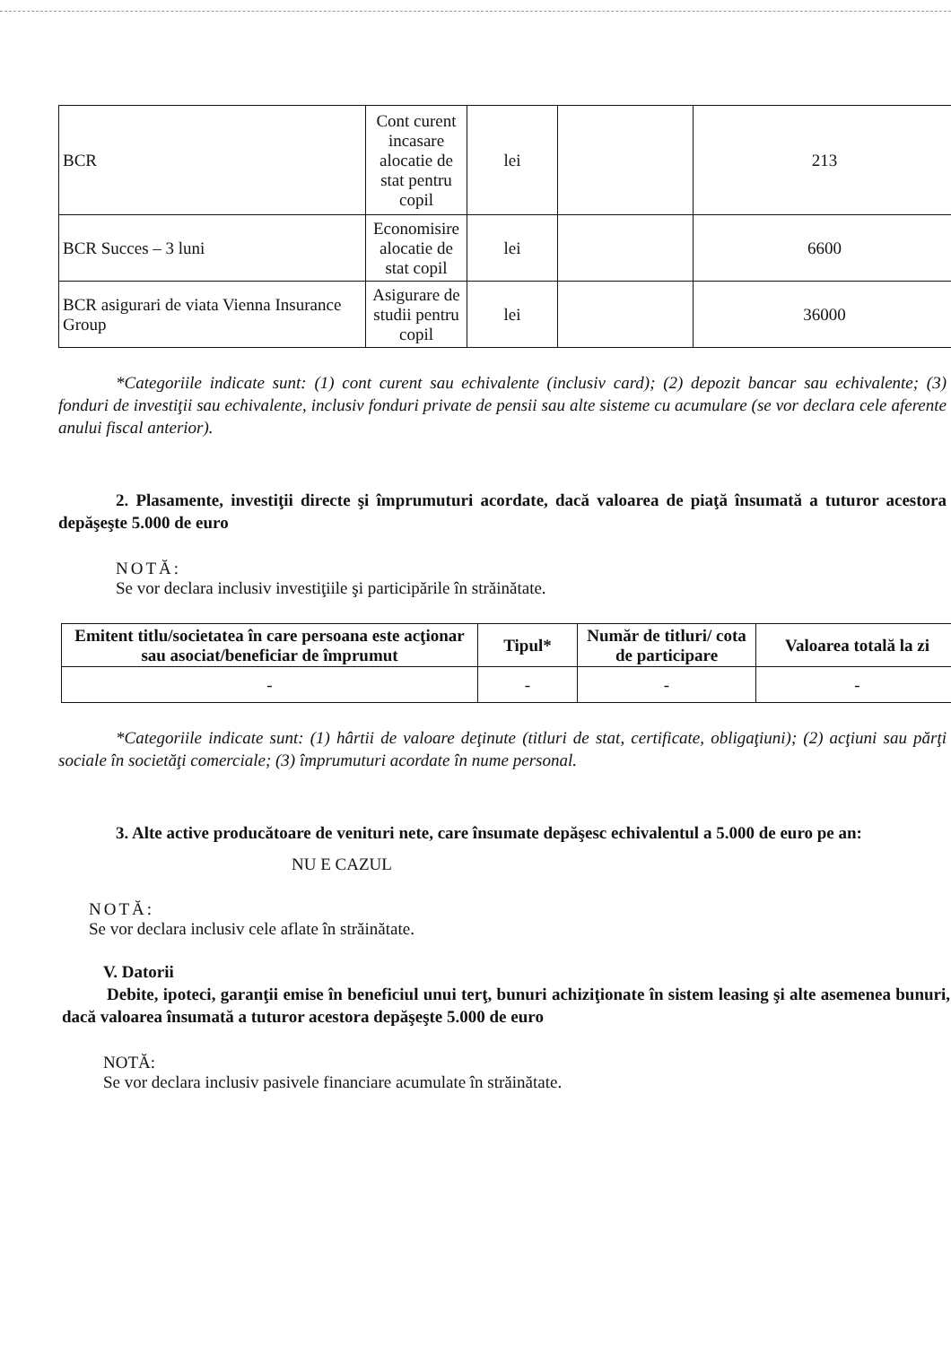| BCR | Cont curent incasare alocatie de stat pentru copil | lei | | 213 |
| BCR Succes – 3 luni | Economisire alocatie de stat copil | lei | | 6600 |
| BCR asigurari de viata Vienna Insurance Group | Asigurare de studii pentru copil | lei | | 36000 |
*Categoriile indicate sunt: (1) cont curent sau echivalente (inclusiv card); (2) depozit bancar sau echivalente; (3) fonduri de investiţii sau echivalente, inclusiv fonduri private de pensii sau alte sisteme cu acumulare (se vor declara cele aferente anului fiscal anterior).
2. Plasamente, investiţii directe şi împrumuturi acordate, dacă valoarea de piaţă însumată a tuturor acestora depăşeşte 5.000 de euro
NOTĂ:
Se vor declara inclusiv investiţiile şi participările în străinătate.
| Emitent titlu/societatea în care persoana este acţionar sau asociat/beneficiar de împrumut | Tipul* | Număr de titluri/ cota de participare | Valoarea totală la zi |
| --- | --- | --- | --- |
| - | - | - | - |
*Categoriile indicate sunt: (1) hârtii de valoare deţinute (titluri de stat, certificate, obligaţiuni); (2) acţiuni sau părţi sociale în societăţi comerciale; (3) împrumuturi acordate în nume personal.
3. Alte active producătoare de venituri nete, care însumate depăşesc echivalentul a 5.000 de euro pe an:
NU E CAZUL
NOTĂ:
Se vor declara inclusiv cele aflate în străinătate.
V. Datorii
Debite, ipoteci, garanţii emise în beneficiul unui terţ, bunuri achiziţionate în sistem leasing şi alte asemenea bunuri, dacă valoarea însumată a tuturor acestora depăşeşte 5.000 de euro
NOTĂ:
Se vor declara inclusiv pasivele financiare acumulate în străinătate.